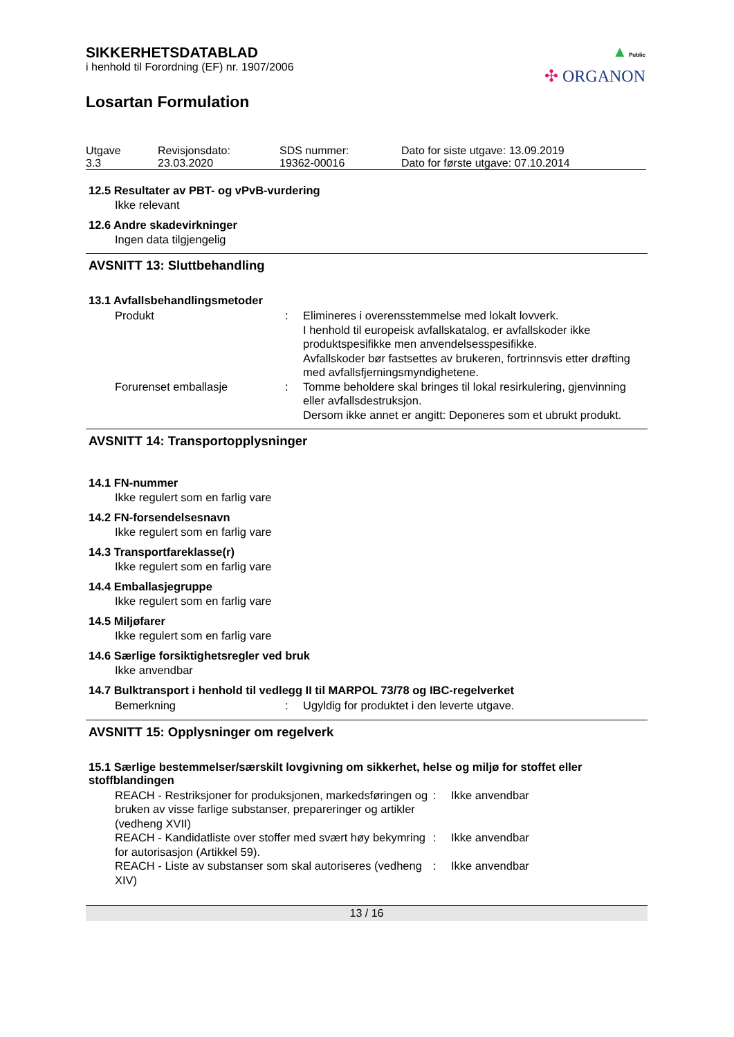▲ Public
✣ ORGANON
SIKKERHETSDATABLAD
i henhold til Forordning (EF) nr. 1907/2006
Losartan Formulation
| Utgave 3.3 | Revisjonsdato: 23.03.2020 | SDS nummer: 19362-00016 | Dato for siste utgave: 13.09.2019 Dato for første utgave: 07.10.2014 |
12.5 Resultater av PBT- og vPvB-vurdering
Ikke relevant
12.6 Andre skadevirkninger
Ingen data tilgjengelig
AVSNITT 13: Sluttbehandling
13.1 Avfallsbehandlingsmetoder
| Produkt | : | Elimineres i overensstemmelse med lokalt lovverk. I henhold til europeisk avfallskatalog, er avfallskoder ikke produktspesifikke men anvendelsesspesifikke. Avfallskoder bør fastsettes av brukeren, fortrinnsvis etter drøfting med avfallsfjerningsmyndighetene. |
| Forurenset emballasje | : | Tomme beholdere skal bringes til lokal resirkulering, gjenvinning eller avfallsdestruksjon. Dersom ikke annet er angitt: Deponeres som et ubrukt produkt. |
AVSNITT 14: Transportopplysninger
14.1 FN-nummer
Ikke regulert som en farlig vare
14.2 FN-forsendelsesnavn
Ikke regulert som en farlig vare
14.3 Transportfareklasse(r)
Ikke regulert som en farlig vare
14.4 Emballasjegruppe
Ikke regulert som en farlig vare
14.5 Miljøfarer
Ikke regulert som en farlig vare
14.6 Særlige forsiktighetsregler ved bruk
Ikke anvendbar
14.7 Bulktransport i henhold til vedlegg II til MARPOL 73/78 og IBC-regelverket
| Bemerkning | : | Ugyldig for produktet i den leverte utgave. |
AVSNITT 15: Opplysninger om regelverk
15.1 Særlige bestemmelser/særskilt lovgivning om sikkerhet, helse og miljø for stoffet eller stoffblandingen
| REACH - Restriksjoner for produksjonen, markedsføringen og bruken av visse farlige substanser, prepareringer og artikler (vedheng XVII) | : | Ikke anvendbar |
| REACH - Kandidatliste over stoffer med svært høy bekymring for autorisasjon (Artikkel 59). | : | Ikke anvendbar |
| REACH - Liste av substanser som skal autoriseres (vedheng XIV) | : | Ikke anvendbar |
13 / 16